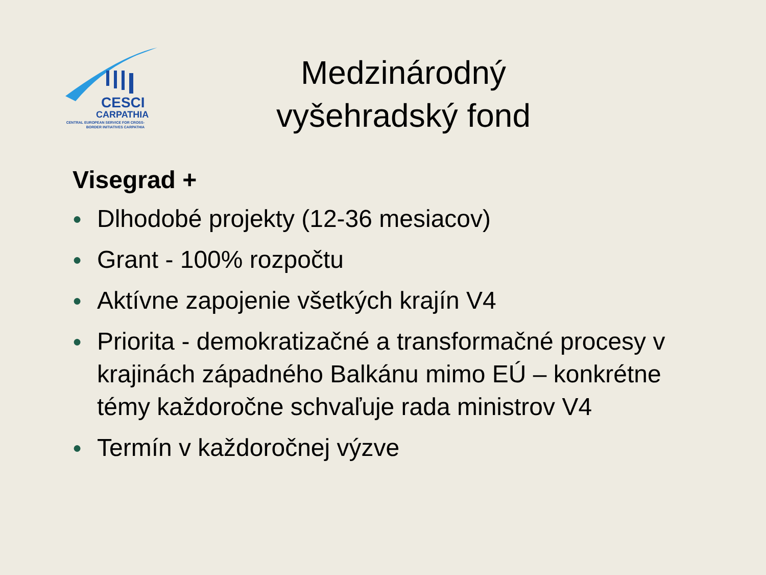CESCI
CARPATHIA
CENTRAL EUROPEAN SERVICE FOR CROSS-BORDER INITIATIVES CARPATHIA
Medzinárodný
vyšehradský fond
Visegrad +
● Dlhodobé projekty (12-36 mesiacov)
● Grant - 100% rozpočtu
● Aktívne zapojenie všetkých krajín V4
● Priorita - demokratizačné a transformačné procesy v krajinách západného Balkánu mimo EÚ – konkrétne témy každoročne schvaľuje rada ministrov V4
● Termín v každoročnej výzve